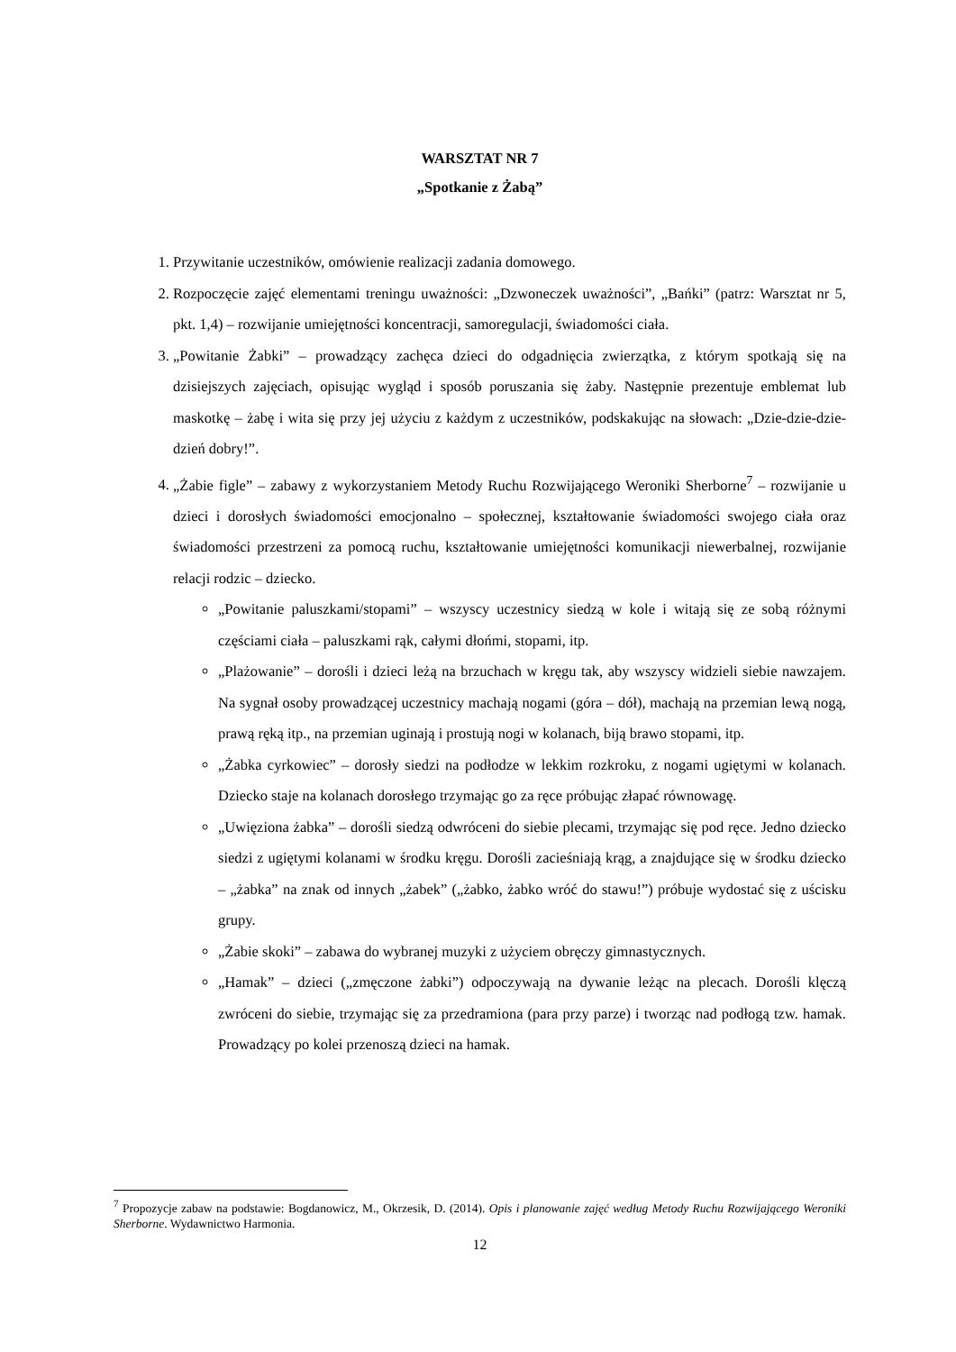WARSZTAT NR 7
„Spotkanie z Żabą”
1. Przywitanie uczestników, omówienie realizacji zadania domowego.
2. Rozpoczęcie zajęć elementami treningu uważności: „Dzwoneczek uważności”, „Bańki” (patrz: Warsztat nr 5, pkt. 1,4) – rozwijanie umiejętności koncentracji, samoregulacji, świadomości ciała.
3. „Powitanie Żabki” – prowadzący zachęca dzieci do odgadnięcia zwierzątka, z którym spotkają się na dzisiejszych zajęciach, opisując wygląd i sposób poruszania się żaby. Następnie prezentuje emblemat lub maskotkę – żabę i wita się przy jej użyciu z każdym z uczestników, podskakując na słowach: „Dzie-dzie-dzie-dzień dobry!”.
4. „Żabie figle” – zabawy z wykorzystaniem Metody Ruchu Rozwijającego Weroniki Sherborne<sup>7</sup> – rozwijanie u dzieci i dorosłych świadomości emocjonalno – społecznej, kształtowanie świadomości swojego ciała oraz świadomości przestrzeni za pomocą ruchu, kształtowanie umiejętności komunikacji niewerbalnej, rozwijanie relacji rodzic – dziecko.
„Powitanie paluszkami/stopami” – wszyscy uczestnicy siedzą w kole i witają się ze sobą różnymi częściami ciała – paluszkami rąk, całymi dłońmi, stopami, itp.
„Plażowanie” – dorośli i dzieci leżą na brzuchach w kręgu tak, aby wszyscy widzieli siebie nawzajem. Na sygnał osoby prowadzącej uczestnicy machają nogami (góra – dół), machają na przemian lewą nogą, prawą ręką itp., na przemian uginają i prostują nogi w kolanach, biją brawo stopami, itp.
„Żabka cyrkowiec” – dorosły siedzi na podłodze w lekkim rozkroku, z nogami ugiętymi w kolanach. Dziecko staje na kolanach dorosłego trzymając go za ręce próbując złapać równowagę.
„Uwięziona żabka” – dorośli siedzą odwróceni do siebie plecami, trzymając się pod ręce. Jedno dziecko siedzi z ugiętymi kolanami w środku kręgu. Dorośli zacieśniają krąg, a znajdujące się w środku dziecko – „żabka” na znak od innych „żabek” („żabko, żabko wróć do stawu!”) próbuje wydostać się z uścisku grupy.
„Żabie skoki” – zabawa do wybranej muzyki z użyciem obręczy gimnastycznych.
„Hamak” – dzieci („zmęczone żabki”) odpoczywają na dywanie leżąc na plecach. Dorośli klęczą zwróceni do siebie, trzymając się za przedramiona (para przy parze) i tworząc nad podłogą tzw. hamak. Prowadzący po kolei przenoszą dzieci na hamak.
<sup>7</sup> Propozycje zabaw na podstawie: Bogdanowicz, M., Okrzesik, D. (2014). Opis i planowanie zajęć według Metody Ruchu Rozwijającego Weroniki Sherborne. Wydawnictwo Harmonia.
12